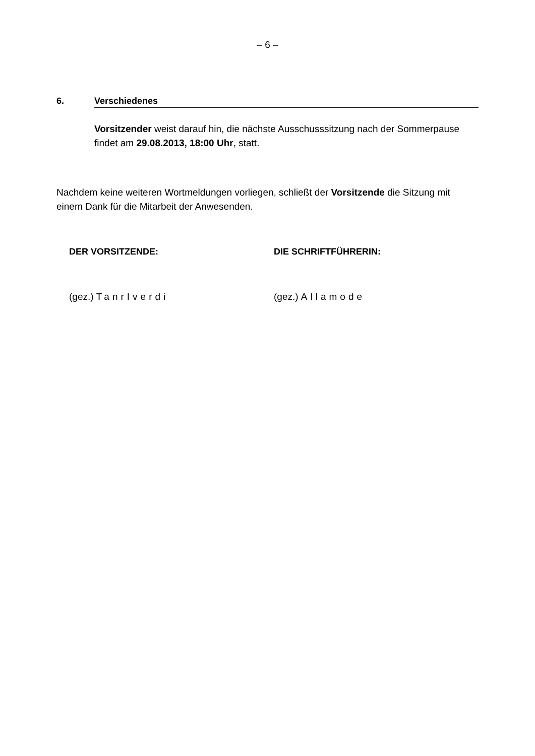– 6 –
6. Verschiedenes
Vorsitzender weist darauf hin, die nächste Ausschusssitzung nach der Sommerpause findet am 29.08.2013, 18:00 Uhr, statt.
Nachdem keine weiteren Wortmeldungen vorliegen, schließt der Vorsitzende die Sitzung mit einem Dank für die Mitarbeit der Anwesenden.
DER VORSITZENDE: DIE SCHRIFTFÜHRERIN:
(gez.) TanrIverdi (gez.) Allamode